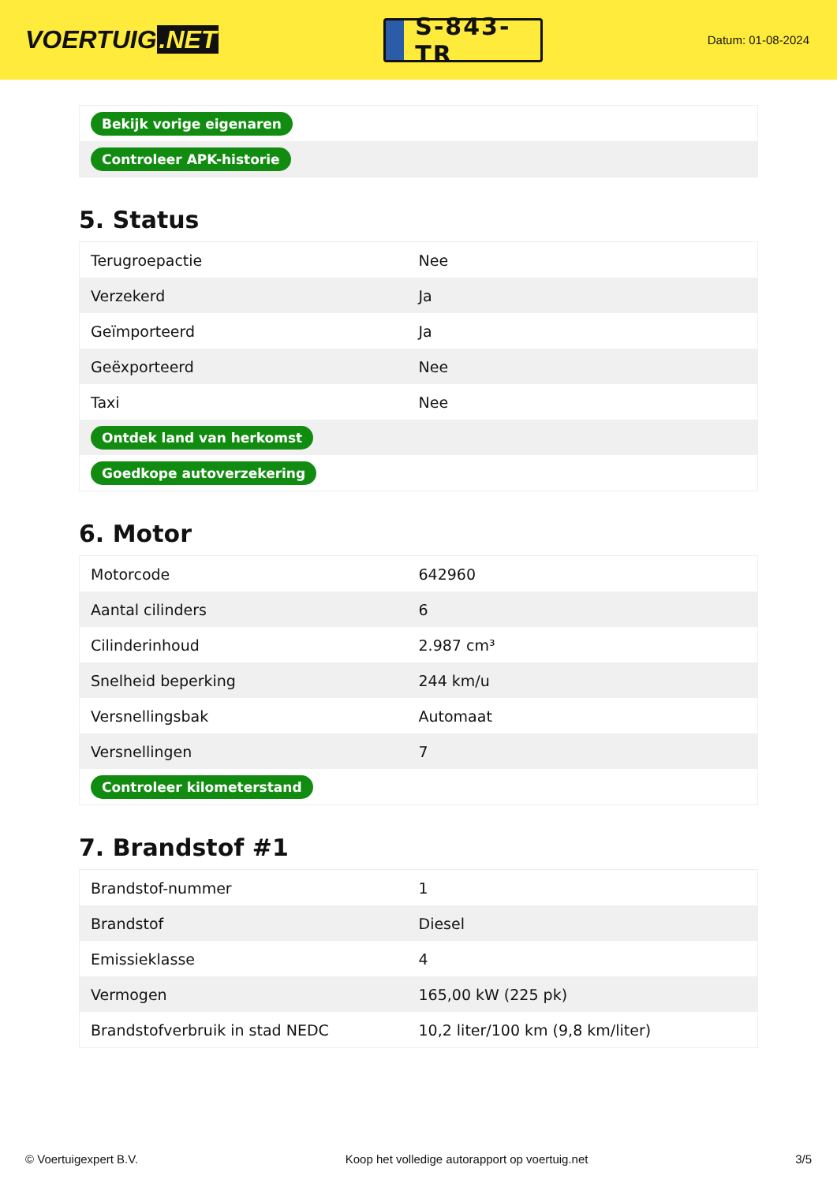VOERTUIG.NET
S-843-TR
Datum: 01-08-2024
| Bekijk vorige eigenaren |
| Controleer APK-historie |
5. Status
| Terugroepactie | Nee |
| Verzekerd | Ja |
| Geïmporteerd | Ja |
| Geëxporteerd | Nee |
| Taxi | Nee |
| Ontdek land van herkomst | |
| Goedkope autoverzekering | |
6. Motor
| Motorcode | 642960 |
| Aantal cilinders | 6 |
| Cilinderinhoud | 2.987 cm³ |
| Snelheid beperking | 244 km/u |
| Versnellingsbak | Automaat |
| Versnellingen | 7 |
| Controleer kilometerstand | |
7. Brandstof #1
| Brandstof-nummer | 1 |
| Brandstof | Diesel |
| Emissieklasse | 4 |
| Vermogen | 165,00 kW (225 pk) |
| Brandstofverbruik in stad NEDC | 10,2 liter/100 km (9,8 km/liter) |
© Voertuigexpert B.V. Koop het volledige autorapport op voertuig.net 3/5